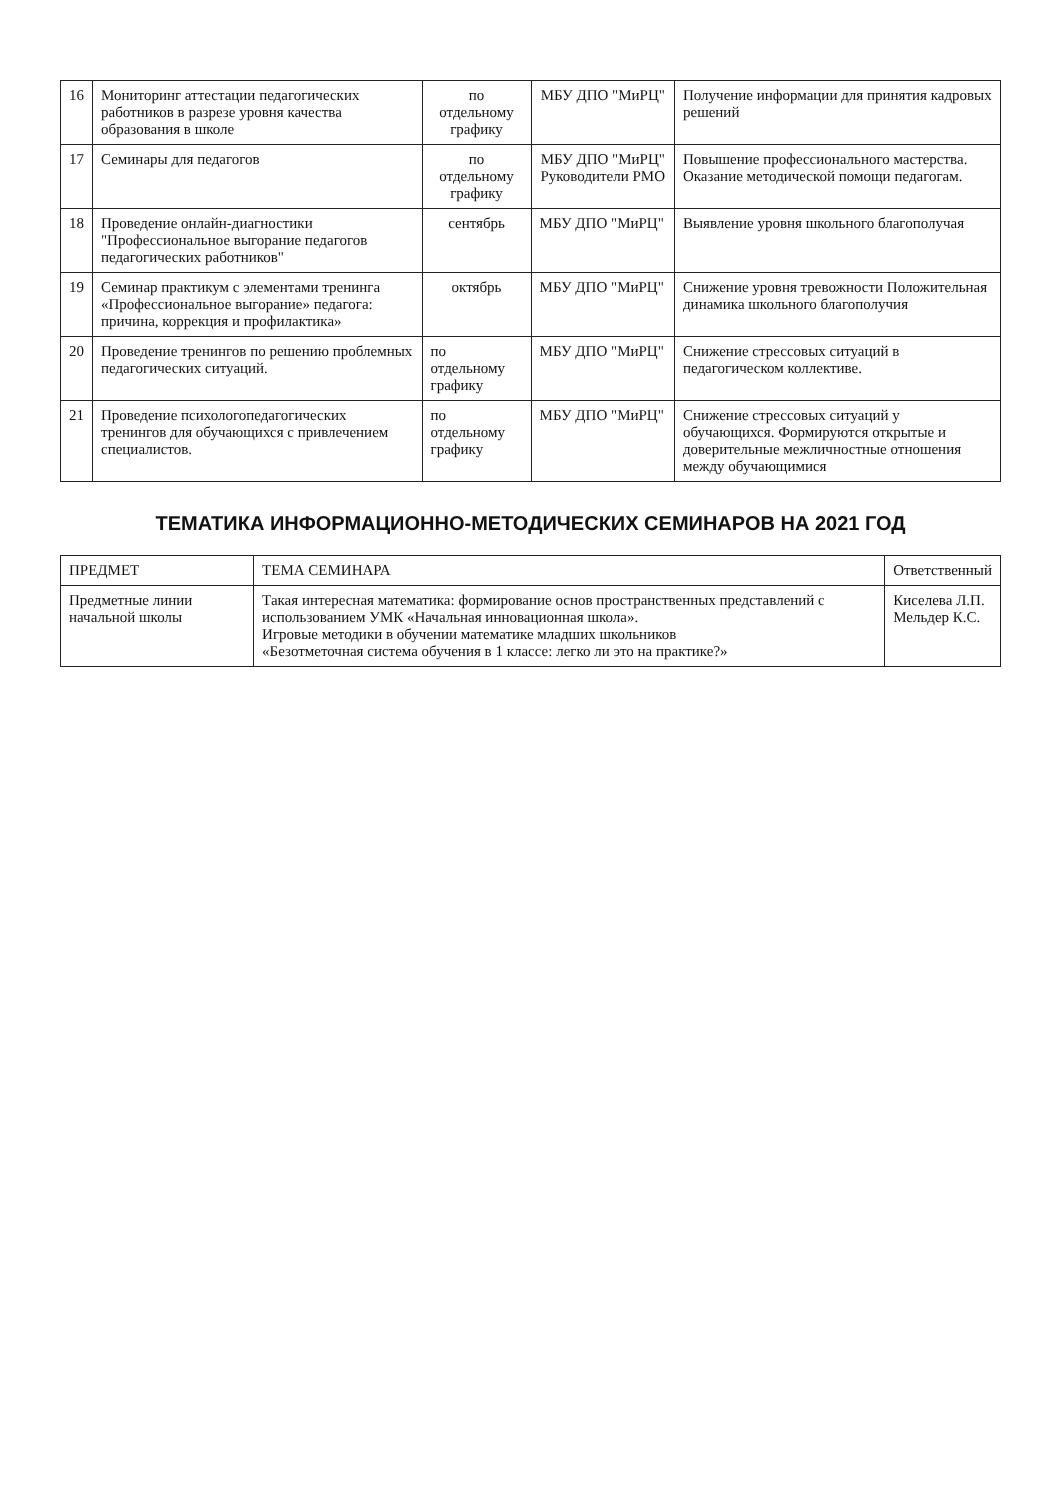| 16 | Мониторинг аттестации педагогических работников в разрезе уровня качества образования в школе | по отдельному графику | МБУ ДПО "МиРЦ" | Получение информации для принятия кадровых решений |
| 17 | Семинары для педагогов | по отдельному графику | МБУ ДПО "МиРЦ" Руководители РМО | Повышение профессионального мастерства. Оказание методической помощи педагогам. |
| 18 | Проведение онлайн-диагностики "Профессиональное выгорание педагогов педагогических работников" | сентябрь | МБУ ДПО "МиРЦ" | Выявление уровня школьного благополучая |
| 19 | Семинар практикум с элементами тренинга «Профессиональное выгорание» педагога: причина, коррекция и профилактика» | октябрь | МБУ ДПО "МиРЦ" | Снижение уровня тревожности Положительная динамика школьного благополучия |
| 20 | Проведение тренингов по решению проблемных педагогических ситуаций. | по отдельному графику | МБУ ДПО "МиРЦ" | Снижение стрессовых ситуаций в педагогическом коллективе. |
| 21 | Проведение психологопедагогических тренингов для обучающихся с привлечением специалистов. | по отдельному графику | МБУ ДПО "МиРЦ" | Снижение стрессовых ситуаций у обучающихся. Формируются открытые и доверительные межличностные отношения между обучающимися |
ТЕМАТИКА ИНФОРМАЦИОННО-МЕТОДИЧЕСКИХ СЕМИНАРОВ НА 2021 ГОД
| ПРЕДМЕТ | ТЕМА СЕМИНАРА | Ответственный |
| --- | --- | --- |
| Предметные линии начальной школы | Такая интересная математика: формирование основ пространственных представлений с использованием УМК «Начальная инновационная школа». Игровые методики в обучении математике младших школьников «Безотметочная система обучения в 1 классе: легко ли это на практике?» | Киселева Л.П. Мельдер К.С. |